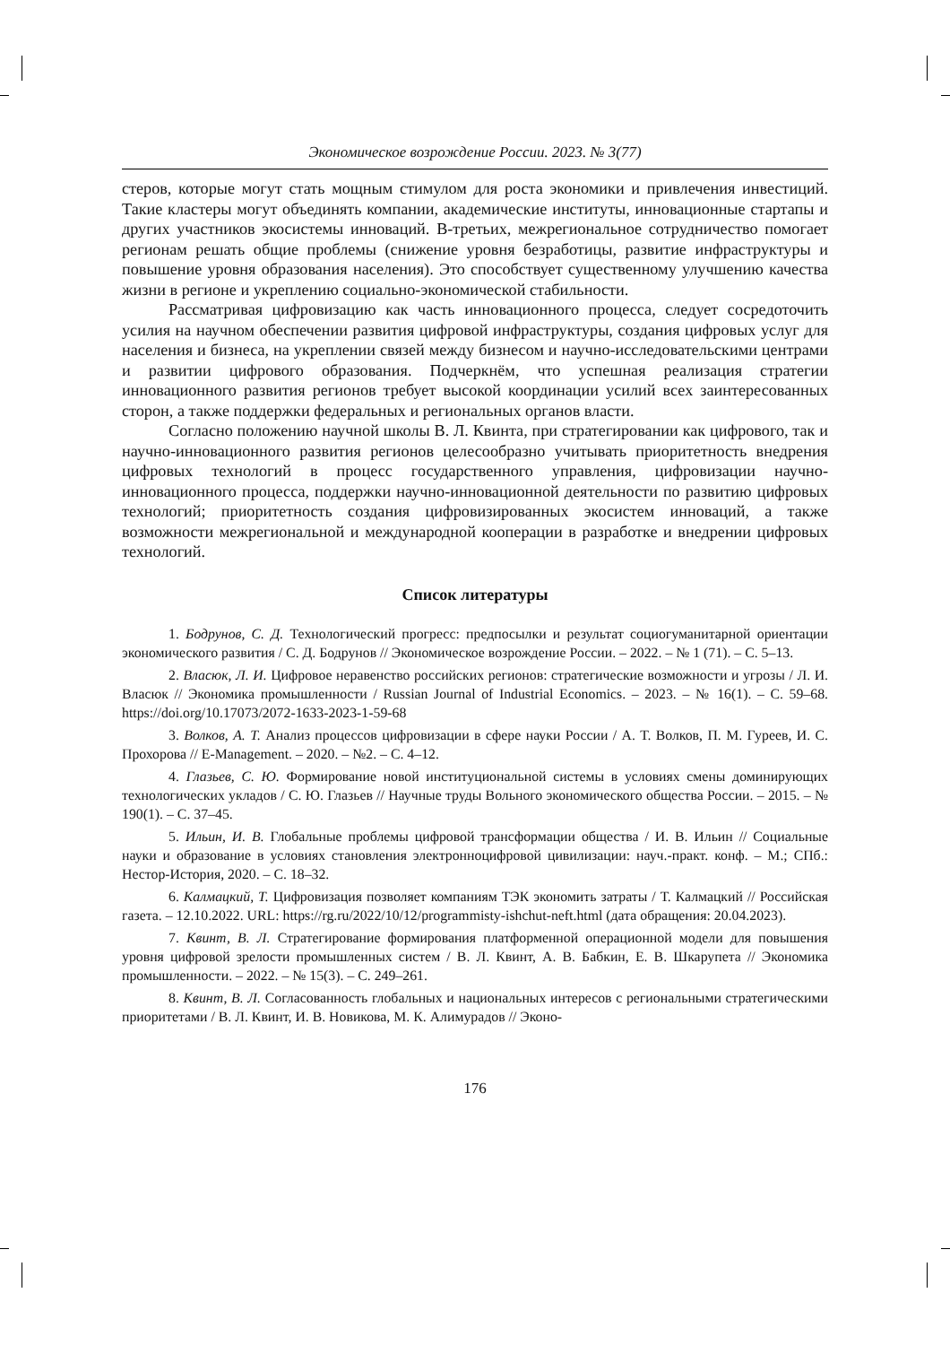Экономическое возрождение России. 2023. № 3(77)
стеров, которые могут стать мощным стимулом для роста экономики и привлечения инвестиций. Такие кластеры могут объединять компании, академические институты, инновационные стартапы и других участников экосистемы инноваций. В-третьих, межрегиональное сотрудничество помогает регионам решать общие проблемы (снижение уровня безработицы, развитие инфраструктуры и повышение уровня образования населения). Это способствует существенному улучшению качества жизни в регионе и укреплению социально-экономической стабильности.
Рассматривая цифровизацию как часть инновационного процесса, следует сосредоточить усилия на научном обеспечении развития цифровой инфраструктуры, создания цифровых услуг для населения и бизнеса, на укреплении связей между бизнесом и научно-исследовательскими центрами и развитии цифрового образования. Подчеркнём, что успешная реализация стратегии инновационного развития регионов требует высокой координации усилий всех заинтересованных сторон, а также поддержки федеральных и региональных органов власти.
Согласно положению научной школы В. Л. Квинта, при стратегировании как цифрового, так и научно-инновационного развития регионов целесообразно учитывать приоритетность внедрения цифровых технологий в процесс государственного управления, цифровизации научно-инновационного процесса, поддержки научно-инновационной деятельности по развитию цифровых технологий; приоритетность создания цифровизированных экосистем инноваций, а также возможности межрегиональной и международной кооперации в разработке и внедрении цифровых технологий.
Список литературы
1. Бодрунов, С. Д. Технологический прогресс: предпосылки и результат социогуманитарной ориентации экономического развития / С. Д. Бодрунов // Экономическое возрождение России. – 2022. – № 1 (71). – С. 5–13.
2. Власюк, Л. И. Цифровое неравенство российских регионов: стратегические возможности и угрозы / Л. И. Власюк // Экономика промышленности / Russian Journal of Industrial Economics. – 2023. – № 16(1). – С. 59–68. https://doi.org/10.17073/2072-1633-2023-1-59-68
3. Волков, А. Т. Анализ процессов цифровизации в сфере науки России / А. Т. Волков, П. М. Гуреев, И. С. Прохорова // E-Management. – 2020. – №2. – С. 4–12.
4. Глазьев, С. Ю. Формирование новой институциональной системы в условиях смены доминирующих технологических укладов / С. Ю. Глазьев // Научные труды Вольного экономического общества России. – 2015. – № 190(1). – С. 37–45.
5. Ильин, И. В. Глобальные проблемы цифровой трансформации общества / И. В. Ильин // Социальные науки и образование в условиях становления электронноцифровой цивилизации: науч.-практ. конф. – М.; СПб.: Нестор-История, 2020. – С. 18–32.
6. Калмацкий, Т. Цифровизация позволяет компаниям ТЭК экономить затраты / Т. Калмацкий // Российская газета. – 12.10.2022. URL: https://rg.ru/2022/10/12/programmisty-ishchut-neft.html (дата обращения: 20.04.2023).
7. Квинт, В. Л. Стратегирование формирования платформенной операционной модели для повышения уровня цифровой зрелости промышленных систем / В. Л. Квинт, А. В. Бабкин, Е. В. Шкарупета // Экономика промышленности. – 2022. – № 15(3). – С. 249–261.
8. Квинт, В. Л. Согласованность глобальных и национальных интересов с региональными стратегическими приоритетами / В. Л. Квинт, И. В. Новикова, М. К. Алимурадов // Эконо-
176